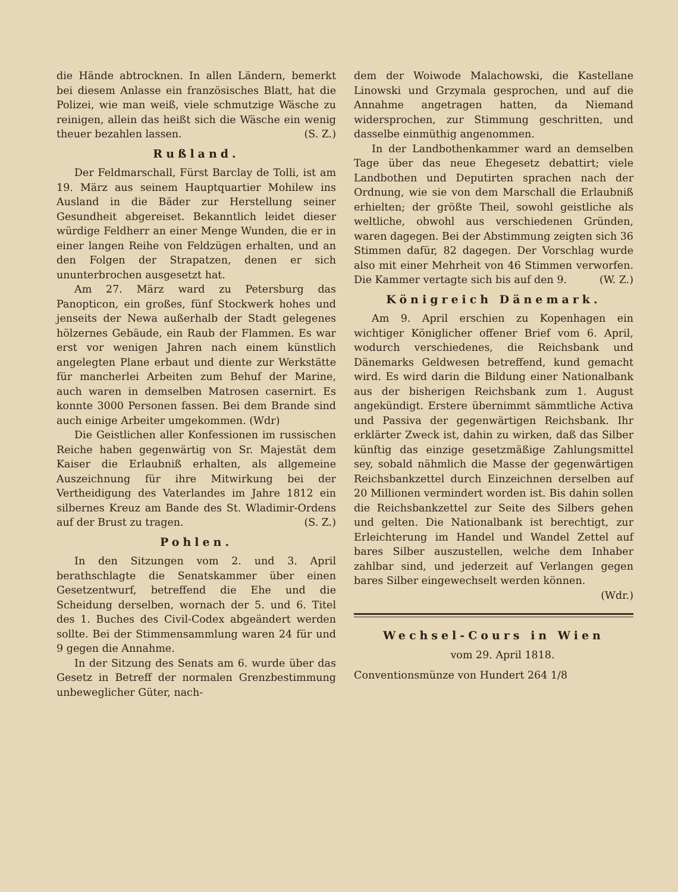die Hände abtrocknen. In allen Ländern, bemerkt bei diesem Anlasse ein französisches Blatt, hat die Polizei, wie man weiß, viele schmutzige Wäsche zu reinigen, allein das heißt sich die Wäsche ein wenig theuer bezahlen lassen. (S. Z.)
Rußland.
Der Feldmarschall, Fürst Barclay de Tolli, ist am 19. März aus seinem Hauptquartier Mohilew ins Ausland in die Bäder zur Herstellung seiner Gesundheit abgereiset. Bekanntlich leidet dieser würdige Feldherr an einer Menge Wunden, die er in einer langen Reihe von Feldzügen erhalten, und an den Folgen der Strapatzen, denen er sich ununterbrochen ausgesetzt hat.
Am 27. März ward zu Petersburg das Panopticon, ein großes, fünf Stockwerk hohes und jenseits der Newa außerhalb der Stadt gelegenes hölzernes Gebäude, ein Raub der Flammen. Es war erst vor wenigen Jahren nach einem künstlich angelegten Plane erbaut und diente zur Werkstätte für mancherlei Arbeiten zum Behuf der Marine, auch waren in demselben Matrosen casernirt. Es konnte 3000 Personen fassen. Bei dem Brande sind auch einige Arbeiter umgekommen. (Wdr)
Die Geistlichen aller Konfessionen im russischen Reiche haben gegenwärtig von Sr. Majestät dem Kaiser die Erlaubniß erhalten, als allgemeine Auszeichnung für ihre Mitwirkung bei der Vertheidigung des Vaterlandes im Jahre 1812 ein silbernes Kreuz am Bande des St. Wladimir-Ordens auf der Brust zu tragen. (S. Z.)
Pohlen.
In den Sitzungen vom 2. und 3. April berathschlagte die Senatskammer über einen Gesetzentwurf, betreffend die Ehe und die Scheidung derselben, wornach der 5. und 6. Titel des 1. Buches des Civil-Codex abgeändert werden sollte. Bei der Stimmensammlung waren 24 für und 9 gegen die Annahme.
In der Sitzung des Senats am 6. wurde über das Gesetz in Betreff der normalen Grenzbestimmung unbeweglicher Güter, nach-
dem der Woiwode Malachowski, die Kastellane Linowski und Grzymala gesprochen, und auf die Annahme angetragen hatten, da Niemand widersprochen, zur Stimmung geschritten, und dasselbe einmüthig angenommen.
In der Landbothenkammer ward an demselben Tage über das neue Ehegesetz debattirt; viele Landbothen und Deputirten sprachen nach der Ordnung, wie sie von dem Marschall die Erlaubniß erhielten; der größte Theil, sowohl geistliche als weltliche, obwohl aus verschiedenen Gründen, waren dagegen. Bei der Abstimmung zeigten sich 36 Stimmen dafür, 82 dagegen. Der Vorschlag wurde also mit einer Mehrheit von 46 Stimmen verworfen. Die Kammer vertagte sich bis auf den 9. (W. Z.)
Königreich Dänemark.
Am 9. April erschien zu Kopenhagen ein wichtiger Königlicher offener Brief vom 6. April, wodurch verschiedenes, die Reichsbank und Dänemarks Geldwesen betreffend, kund gemacht wird. Es wird darin die Bildung einer Nationalbank aus der bisherigen Reichsbank zum 1. August angekündigt. Erstere übernimmt sämmtliche Activa und Passiva der gegenwärtigen Reichsbank. Ihr erklärter Zweck ist, dahin zu wirken, daß das Silber künftig das einzige gesetzmäßige Zahlungsmittel sey, sobald nähmlich die Masse der gegenwärtigen Reichsbankzettel durch Einzeichnen derselben auf 20 Millionen vermindert worden ist. Bis dahin sollen die Reichsbankzettel zur Seite des Silbers gehen und gelten. Die Nationalbank ist berechtigt, zur Erleichterung im Handel und Wandel Zettel auf bares Silber auszustellen, welche dem Inhaber zahlbar sind, und jederzeit auf Verlangen gegen bares Silber eingewechselt werden können.
(Wdr.)
Wechsel-Cours in Wien
vom 29. April 1818.
Conventionsmünze von Hundert 264 1/8